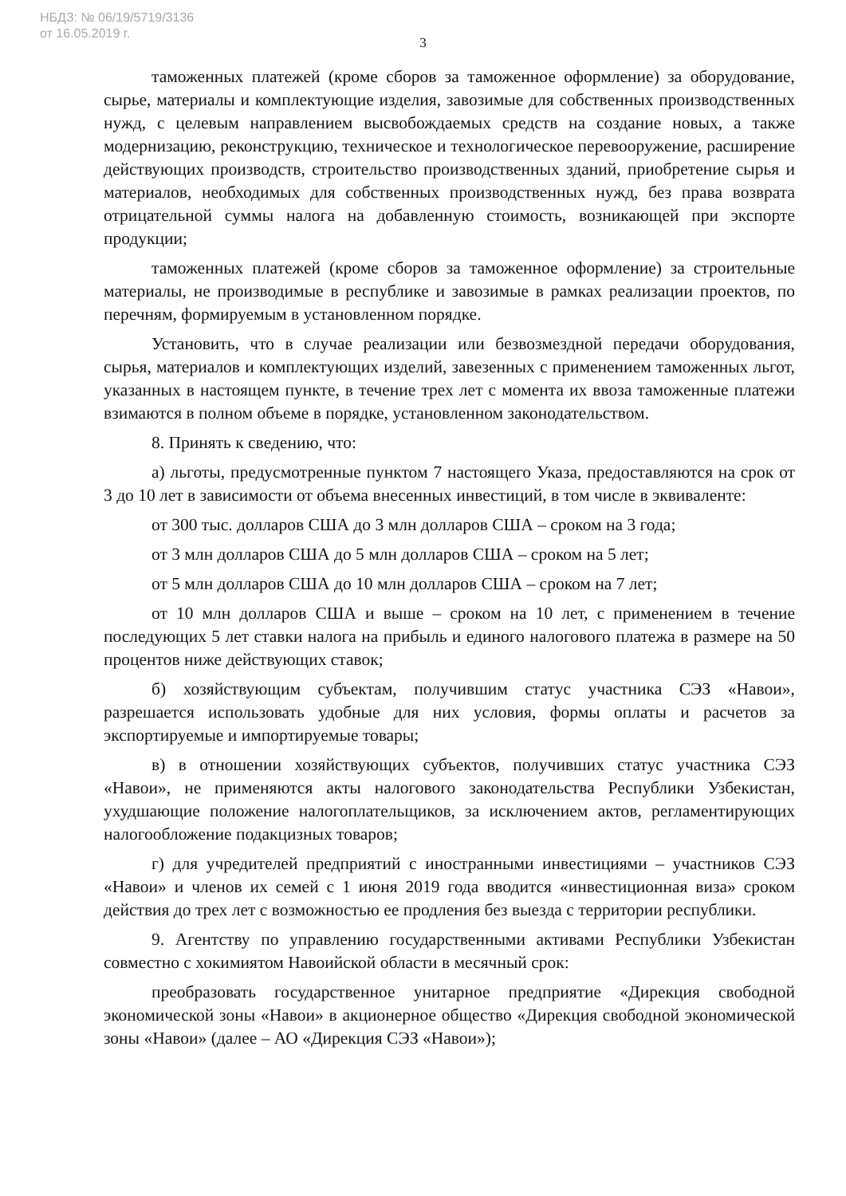НБДЗ: № 06/19/5719/3136
от 16.05.2019 г.
3
таможенных платежей (кроме сборов за таможенное оформление) за оборудование, сырье, материалы и комплектующие изделия, завозимые для собственных производственных нужд, с целевым направлением высвобождаемых средств на создание новых, а также модернизацию, реконструкцию, техническое и технологическое перевооружение, расширение действующих производств, строительство производственных зданий, приобретение сырья и материалов, необходимых для собственных производственных нужд, без права возврата отрицательной суммы налога на добавленную стоимость, возникающей при экспорте продукции;
таможенных платежей (кроме сборов за таможенное оформление) за строительные материалы, не производимые в республике и завозимые в рамках реализации проектов, по перечням, формируемым в установленном порядке.
Установить, что в случае реализации или безвозмездной передачи оборудования, сырья, материалов и комплектующих изделий, завезенных с применением таможенных льгот, указанных в настоящем пункте, в течение трех лет с момента их ввоза таможенные платежи взимаются в полном объеме в порядке, установленном законодательством.
8. Принять к сведению, что:
а) льготы, предусмотренные пунктом 7 настоящего Указа, предоставляются на срок от 3 до 10 лет в зависимости от объема внесенных инвестиций, в том числе в эквиваленте:
от 300 тыс. долларов США до 3 млн долларов США – сроком на 3 года;
от 3 млн долларов США до 5 млн долларов США – сроком на 5 лет;
от 5 млн долларов США до 10 млн долларов США – сроком на 7 лет;
от 10 млн долларов США и выше – сроком на 10 лет, с применением в течение последующих 5 лет ставки налога на прибыль и единого налогового платежа в размере на 50 процентов ниже действующих ставок;
б) хозяйствующим субъектам, получившим статус участника СЭЗ «Навои», разрешается использовать удобные для них условия, формы оплаты и расчетов за экспортируемые и импортируемые товары;
в) в отношении хозяйствующих субъектов, получивших статус участника СЭЗ «Навои», не применяются акты налогового законодательства Республики Узбекистан, ухудшающие положение налогоплательщиков, за исключением актов, регламентирующих налогообложение подакцизных товаров;
г) для учредителей предприятий с иностранными инвестициями – участников СЭЗ «Навои» и членов их семей с 1 июня 2019 года вводится «инвестиционная виза» сроком действия до трех лет с возможностью ее продления без выезда с территории республики.
9. Агентству по управлению государственными активами Республики Узбекистан совместно с хокимиятом Навоийской области в месячный срок:
преобразовать государственное унитарное предприятие «Дирекция свободной экономической зоны «Навои» в акционерное общество «Дирекция свободной экономической зоны «Навои» (далее – АО «Дирекция СЭЗ «Навои»);